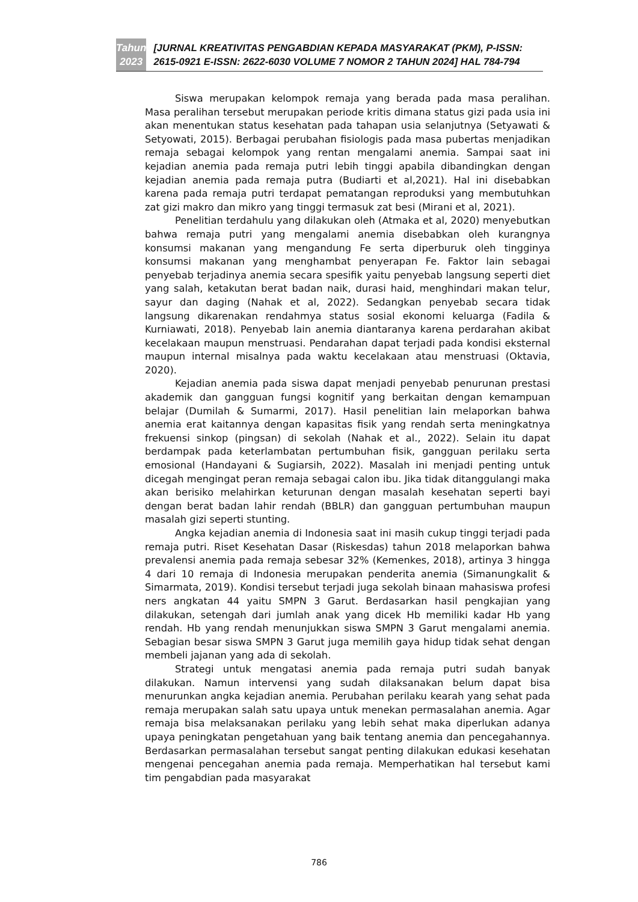Tahun 2023
[JURNAL KREATIVITAS PENGABDIAN KEPADA MASYARAKAT (PKM), P-ISSN: 2615-0921 E-ISSN: 2622-6030 VOLUME 7 NOMOR 2 TAHUN 2024] HAL 784-794
Siswa merupakan kelompok remaja yang berada pada masa peralihan. Masa peralihan tersebut merupakan periode kritis dimana status gizi pada usia ini akan menentukan status kesehatan pada tahapan usia selanjutnya (Setyawati & Setyowati, 2015). Berbagai perubahan fisiologis pada masa pubertas menjadikan remaja sebagai kelompok yang rentan mengalami anemia. Sampai saat ini kejadian anemia pada remaja putri lebih tinggi apabila dibandingkan dengan kejadian anemia pada remaja putra (Budiarti et al,2021). Hal ini disebabkan karena pada remaja putri terdapat pematangan reproduksi yang membutuhkan zat gizi makro dan mikro yang tinggi termasuk zat besi (Mirani et al, 2021).
Penelitian terdahulu yang dilakukan oleh (Atmaka et al, 2020) menyebutkan bahwa remaja putri yang mengalami anemia disebabkan oleh kurangnya konsumsi makanan yang mengandung Fe serta diperburuk oleh tingginya konsumsi makanan yang menghambat penyerapan Fe. Faktor lain sebagai penyebab terjadinya anemia secara spesifik yaitu penyebab langsung seperti diet yang salah, ketakutan berat badan naik, durasi haid, menghindari makan telur, sayur dan daging (Nahak et al, 2022). Sedangkan penyebab secara tidak langsung dikarenakan rendahmya status sosial ekonomi keluarga (Fadila & Kurniawati, 2018). Penyebab lain anemia diantaranya karena perdarahan akibat kecelakaan maupun menstruasi. Pendarahan dapat terjadi pada kondisi eksternal maupun internal misalnya pada waktu kecelakaan atau menstruasi (Oktavia, 2020).
Kejadian anemia pada siswa dapat menjadi penyebab penurunan prestasi akademik dan gangguan fungsi kognitif yang berkaitan dengan kemampuan belajar (Dumilah & Sumarmi, 2017). Hasil penelitian lain melaporkan bahwa anemia erat kaitannya dengan kapasitas fisik yang rendah serta meningkatnya frekuensi sinkop (pingsan) di sekolah (Nahak et al., 2022). Selain itu dapat berdampak pada keterlambatan pertumbuhan fisik, gangguan perilaku serta emosional (Handayani & Sugiarsih, 2022). Masalah ini menjadi penting untuk dicegah mengingat peran remaja sebagai calon ibu. Jika tidak ditanggulangi maka akan berisiko melahirkan keturunan dengan masalah kesehatan seperti bayi dengan berat badan lahir rendah (BBLR) dan gangguan pertumbuhan maupun masalah gizi seperti stunting.
Angka kejadian anemia di Indonesia saat ini masih cukup tinggi terjadi pada remaja putri. Riset Kesehatan Dasar (Riskesdas) tahun 2018 melaporkan bahwa prevalensi anemia pada remaja sebesar 32% (Kemenkes, 2018), artinya 3 hingga 4 dari 10 remaja di Indonesia merupakan penderita anemia (Simanungkalit & Simarmata, 2019). Kondisi tersebut terjadi juga sekolah binaan mahasiswa profesi ners angkatan 44 yaitu SMPN 3 Garut. Berdasarkan hasil pengkajian yang dilakukan, setengah dari jumlah anak yang dicek Hb memiliki kadar Hb yang rendah. Hb yang rendah menunjukkan siswa SMPN 3 Garut mengalami anemia. Sebagian besar siswa SMPN 3 Garut juga memilih gaya hidup tidak sehat dengan membeli jajanan yang ada di sekolah.
Strategi untuk mengatasi anemia pada remaja putri sudah banyak dilakukan. Namun intervensi yang sudah dilaksanakan belum dapat bisa menurunkan angka kejadian anemia. Perubahan perilaku kearah yang sehat pada remaja merupakan salah satu upaya untuk menekan permasalahan anemia. Agar remaja bisa melaksanakan perilaku yang lebih sehat maka diperlukan adanya upaya peningkatan pengetahuan yang baik tentang anemia dan pencegahannya. Berdasarkan permasalahan tersebut sangat penting dilakukan edukasi kesehatan mengenai pencegahan anemia pada remaja. Memperhatikan hal tersebut kami tim pengabdian pada masyarakat
786